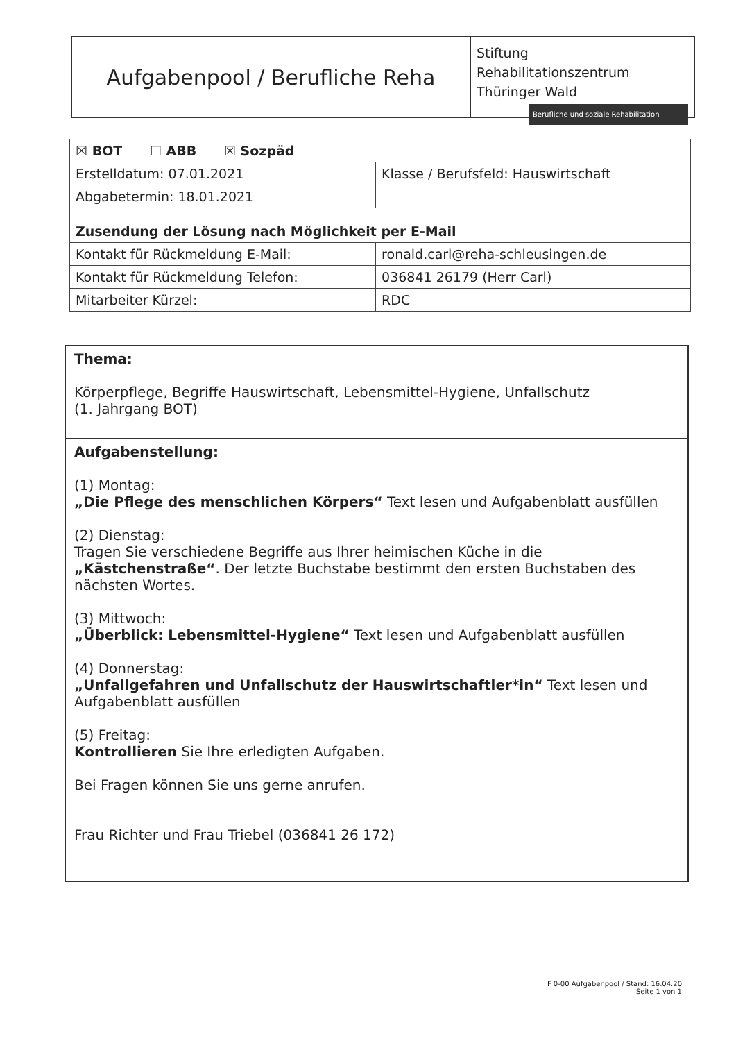Aufgabenpool / Berufliche Reha
Stiftung
Rehabilitationszentrum
Thüringer Wald
Berufliche und soziale Rehabilitation
| ☒ BOT ☐ ABB ☒ Sozpäd | |
| Erstelldatum: 07.01.2021 | Klasse / Berufsfeld: Hauswirtschaft |
| Abgabetermin: 18.01.2021 | |
| Zusendung der Lösung nach Möglichkeit per E-Mail | |
| Kontakt für Rückmeldung E-Mail: | ronald.carl@reha-schleusingen.de |
| Kontakt für Rückmeldung Telefon: | 036841 26179 (Herr Carl) |
| Mitarbeiter Kürzel: | RDC |
Thema:
Körperpflege, Begriffe Hauswirtschaft, Lebensmittel-Hygiene, Unfallschutz
(1. Jahrgang BOT)
Aufgabenstellung:
(1) Montag:
„Die Pflege des menschlichen Körpers“ Text lesen und Aufgabenblatt ausfüllen
(2) Dienstag:
Tragen Sie verschiedene Begriffe aus Ihrer heimischen Küche in die „Kästchenstraße“. Der letzte Buchstabe bestimmt den ersten Buchstaben des nächsten Wortes.
(3) Mittwoch:
„Überblick: Lebensmittel-Hygiene“ Text lesen und Aufgabenblatt ausfüllen
(4) Donnerstag:
„Unfallgefahren und Unfallschutz der Hauswirtschaftler*in“ Text lesen und Aufgabenblatt ausfüllen
(5) Freitag:
Kontrollieren Sie Ihre erledigten Aufgaben.
Bei Fragen können Sie uns gerne anrufen.
Frau Richter und Frau Triebel (036841 26 172)
F 0-00 Aufgabenpool / Stand: 16.04.20
Seite 1 von 1